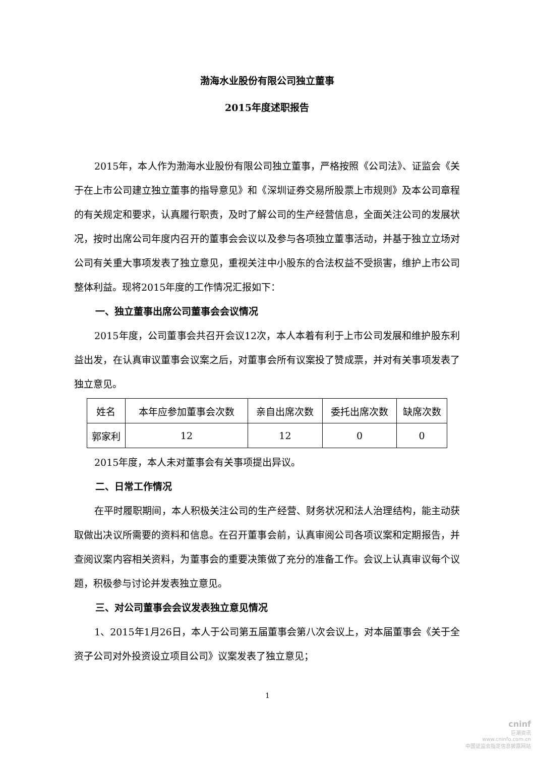渤海水业股份有限公司独立董事
2015年度述职报告
2015年，本人作为渤海水业股份有限公司独立董事，严格按照《公司法》、证监会《关于在上市公司建立独立董事的指导意见》和《深圳证券交易所股票上市规则》及本公司章程的有关规定和要求，认真履行职责，及时了解公司的生产经营信息，全面关注公司的发展状况，按时出席公司年度内召开的董事会会议以及参与各项独立董事活动，并基于独立立场对公司有关重大事项发表了独立意见，重视关注中小股东的合法权益不受损害，维护上市公司整体利益。现将2015年度的工作情况汇报如下：
一、独立董事出席公司董事会会议情况
2015年度，公司董事会共召开会议12次，本人本着有利于上市公司发展和维护股东利益出发，在认真审议董事会议案之后，对董事会所有议案投了赞成票，并对有关事项发表了独立意见。
| 姓名 | 本年应参加董事会次数 | 亲自出席次数 | 委托出席次数 | 缺席次数 |
| 郭家利 | 12 | 12 | 0 | 0 |
2015年度，本人未对董事会有关事项提出异议。
二、日常工作情况
在平时履职期间，本人积极关注公司的生产经营、财务状况和法人治理结构，能主动获取做出决议所需要的资料和信息。在召开董事会前，认真审阅公司各项议案和定期报告，并查阅议案内容相关资料，为董事会的重要决策做了充分的准备工作。会议上认真审议每个议题，积极参与讨论并发表独立意见。
三、对公司董事会会议发表独立意见情况
1、2015年1月26日，本人于公司第五届董事会第八次会议上，对本届董事会《关于全资子公司对外投资设立项目公司》议案发表了独立意见；
1
cninf
巨潮资讯
www.cninfo.com.cn
中国证监会指定信息披露网站